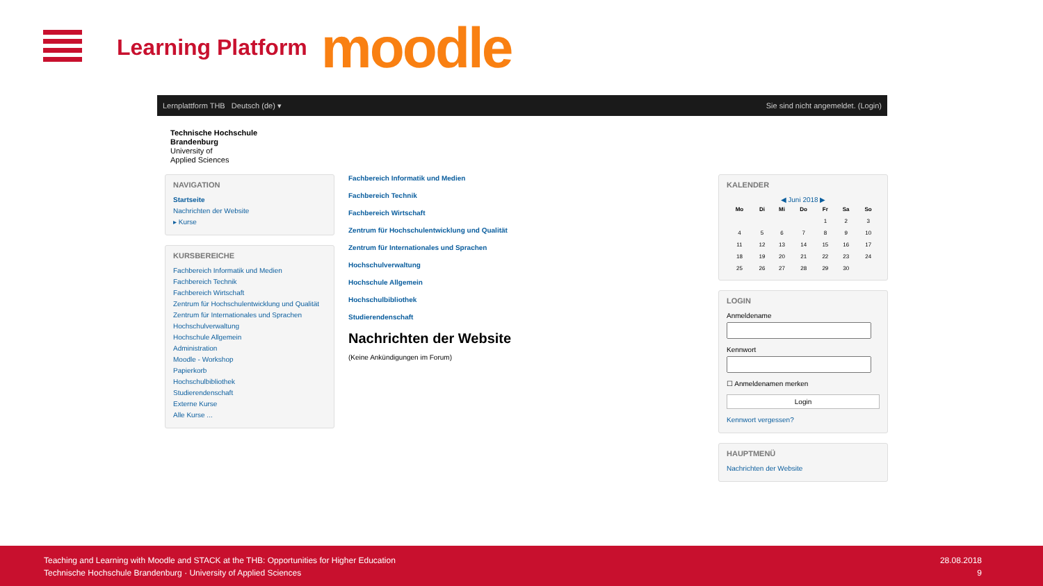Learning Platform
moodle
Lernplattform THB Deutsch (de) ▾ Sie sind nicht angemeldet. (Login)
Technische Hochschule
Brandenburg
University of
Applied Sciences
NAVIGATION
Startseite
Nachrichten der Website
▸ Kurse
KURSBEREICHE
Fachbereich Informatik und Medien
Fachbereich Technik
Fachbereich Wirtschaft
Zentrum für Hochschulentwicklung und Qualität
Zentrum für Internationales und Sprachen
Hochschulverwaltung
Hochschule Allgemein
Administration
Moodle - Workshop
Papierkorb
Hochschulbibliothek
Studierendenschaft
Externe Kurse
Alle Kurse ...
Fachbereich Informatik und Medien
Fachbereich Technik
Fachbereich Wirtschaft
Zentrum für Hochschulentwicklung und Qualität
Zentrum für Internationales und Sprachen
Hochschulverwaltung
Hochschule Allgemein
Hochschulbibliothek
Studierendenschaft
Nachrichten der Website
(Keine Ankündigungen im Forum)
KALENDER
◀ Juni 2018 ▶
| Mo | Di | Mi | Do | Fr | Sa | So |
| --- | --- | --- | --- | --- | --- | --- |
| | | | | 1 | 2 | 3 |
| 4 | 5 | 6 | 7 | 8 | 9 | 10 |
| 11 | 12 | 13 | 14 | 15 | 16 | 17 |
| 18 | 19 | 20 | 21 | 22 | 23 | 24 |
| 25 | 26 | 27 | 28 | 29 | 30 | |
LOGIN
Anmeldename
Kennwort
☐ Anmeldenamen merken
Login
Kennwort vergessen?
HAUPTMENÜ
Nachrichten der Website
Teaching and Learning with Moodle and STACK at the THB: Opportunities for Higher Education
Technische Hochschule Brandenburg · University of Applied Sciences
28.08.2018
9